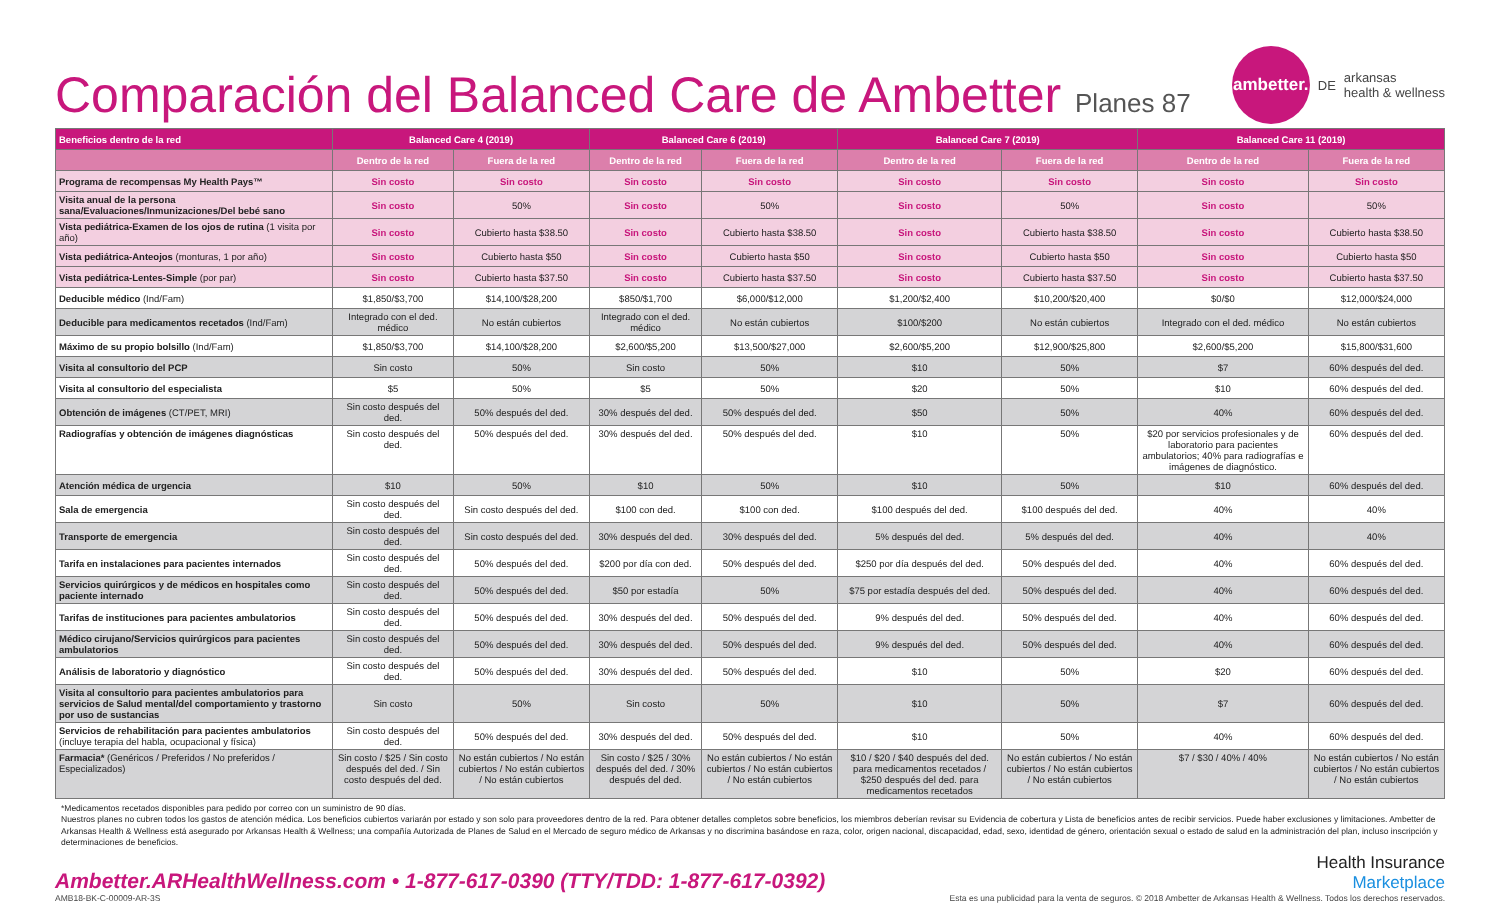Comparación del Balanced Care de Ambetter Planes 87
ambetter.
DE arkansas
health & wellness
| Beneficios dentro de la red | Balanced Care 4 (2019) | | Balanced Care 6 (2019) | | Balanced Care 7 (2019) | | Balanced Care 11 (2019) | |
| --- | --- | --- | --- | --- | --- | --- | --- | --- |
| | Dentro de la red | Fuera de la red | Dentro de la red | Fuera de la red | Dentro de la red | Fuera de la red | Dentro de la red | Fuera de la red |
| Programa de recompensas My Health Pays™ | Sin costo | Sin costo | Sin costo | Sin costo | Sin costo | Sin costo | Sin costo | Sin costo |
| Visita anual de la persona sana/Evaluaciones/Inmunizaciones/Del bebé sano | Sin costo | 50% | Sin costo | 50% | Sin costo | 50% | Sin costo | 50% |
| Vista pediátrica-Examen de los ojos de rutina (1 visita por año) | Sin costo | Cubierto hasta $38.50 | Sin costo | Cubierto hasta $38.50 | Sin costo | Cubierto hasta $38.50 | Sin costo | Cubierto hasta $38.50 |
| Vista pediátrica-Anteojos (monturas, 1 por año) | Sin costo | Cubierto hasta $50 | Sin costo | Cubierto hasta $50 | Sin costo | Cubierto hasta $50 | Sin costo | Cubierto hasta $50 |
| Vista pediátrica-Lentes-Simple (por par) | Sin costo | Cubierto hasta $37.50 | Sin costo | Cubierto hasta $37.50 | Sin costo | Cubierto hasta $37.50 | Sin costo | Cubierto hasta $37.50 |
| Deducible médico (Ind/Fam) | $1,850/$3,700 | $14,100/$28,200 | $850/$1,700 | $6,000/$12,000 | $1,200/$2,400 | $10,200/$20,400 | $0/$0 | $12,000/$24,000 |
| Deducible para medicamentos recetados (Ind/Fam) | Integrado con el ded. médico | No están cubiertos | Integrado con el ded. médico | No están cubiertos | $100/$200 | No están cubiertos | Integrado con el ded. médico | No están cubiertos |
| Máximo de su propio bolsillo (Ind/Fam) | $1,850/$3,700 | $14,100/$28,200 | $2,600/$5,200 | $13,500/$27,000 | $2,600/$5,200 | $12,900/$25,800 | $2,600/$5,200 | $15,800/$31,600 |
| Visita al consultorio del PCP | Sin costo | 50% | Sin costo | 50% | $10 | 50% | $7 | 60% después del ded. |
| Visita al consultorio del especialista | $5 | 50% | $5 | 50% | $20 | 50% | $10 | 60% después del ded. |
| Obtención de imágenes (CT/PET, MRI) | Sin costo después del ded. | 50% después del ded. | 30% después del ded. | 50% después del ded. | $50 | 50% | 40% | 60% después del ded. |
| Radiografías y obtención de imágenes diagnósticas | Sin costo después del ded. | 50% después del ded. | 30% después del ded. | 50% después del ded. | $10 | 50% | $20 por servicios profesionales y de laboratorio para pacientes ambulatorios; 40% para radiografías e imágenes de diagnóstico. | 60% después del ded. |
| Atención médica de urgencia | $10 | 50% | $10 | 50% | $10 | 50% | $10 | 60% después del ded. |
| Sala de emergencia | Sin costo después del ded. | Sin costo después del ded. | $100 con ded. | $100 con ded. | $100 después del ded. | $100 después del ded. | 40% | 40% |
| Transporte de emergencia | Sin costo después del ded. | Sin costo después del ded. | 30% después del ded. | 30% después del ded. | 5% después del ded. | 5% después del ded. | 40% | 40% |
| Tarifa en instalaciones para pacientes internados | Sin costo después del ded. | 50% después del ded. | $200 por día con ded. | 50% después del ded. | $250 por día después del ded. | 50% después del ded. | 40% | 60% después del ded. |
| Servicios quirúrgicos y de médicos en hospitales como paciente internado | Sin costo después del ded. | 50% después del ded. | $50 por estadía | 50% | $75 por estadía después del ded. | 50% después del ded. | 40% | 60% después del ded. |
| Tarifas de instituciones para pacientes ambulatorios | Sin costo después del ded. | 50% después del ded. | 30% después del ded. | 50% después del ded. | 9% después del ded. | 50% después del ded. | 40% | 60% después del ded. |
| Médico cirujano/Servicios quirúrgicos para pacientes ambulatorios | Sin costo después del ded. | 50% después del ded. | 30% después del ded. | 50% después del ded. | 9% después del ded. | 50% después del ded. | 40% | 60% después del ded. |
| Análisis de laboratorio y diagnóstico | Sin costo después del ded. | 50% después del ded. | 30% después del ded. | 50% después del ded. | $10 | 50% | $20 | 60% después del ded. |
| Visita al consultorio para pacientes ambulatorios para servicios de Salud mental/del comportamiento y trastorno por uso de sustancias | Sin costo | 50% | Sin costo | 50% | $10 | 50% | $7 | 60% después del ded. |
| Servicios de rehabilitación para pacientes ambulatorios (incluye terapia del habla, ocupacional y física) | Sin costo después del ded. | 50% después del ded. | 30% después del ded. | 50% después del ded. | $10 | 50% | 40% | 60% después del ded. |
| Farmacia* (Genéricos / Preferidos / No preferidos / Especializados) | Sin costo / $25 / Sin costo después del ded. / Sin costo después del ded. | No están cubiertos / No están cubiertos / No están cubiertos / No están cubiertos | Sin costo / $25 / 30% después del ded. / 30% después del ded. | No están cubiertos / No están cubiertos / No están cubiertos / No están cubiertos | $10 / $20 / $40 después del ded. para medicamentos recetados / $250 después del ded. para medicamentos recetados | No están cubiertos / No están cubiertos / No están cubiertos / No están cubiertos | $7 / $30 / 40% / 40% | No están cubiertos / No están cubiertos / No están cubiertos / No están cubiertos |
*Medicamentos recetados disponibles para pedido por correo con un suministro de 90 días.
Nuestros planes no cubren todos los gastos de atención médica. Los beneficios cubiertos variarán por estado y son solo para proveedores dentro de la red. Para obtener detalles completos sobre beneficios, los miembros deberían revisar su Evidencia de cobertura y Lista de beneficios antes de recibir servicios. Puede haber exclusiones y limitaciones. Ambetter de Arkansas Health & Wellness está asegurado por Arkansas Health & Wellness; una compañía Autorizada de Planes de Salud en el Mercado de seguro médico de Arkansas y no discrimina basándose en raza, color, origen nacional, discapacidad, edad, sexo, identidad de género, orientación sexual o estado de salud en la administración del plan, incluso inscripción y determinaciones de beneficios.
Ambetter.ARHealthWellness.com • 1-877-617-0390 (TTY/TDD: 1-877-617-0392)
AMB18-BK-C-00009-AR-3S
Health Insurance
Marketplace
Esta es una publicidad para la venta de seguros. © 2018 Ambetter de Arkansas Health & Wellness. Todos los derechos reservados.